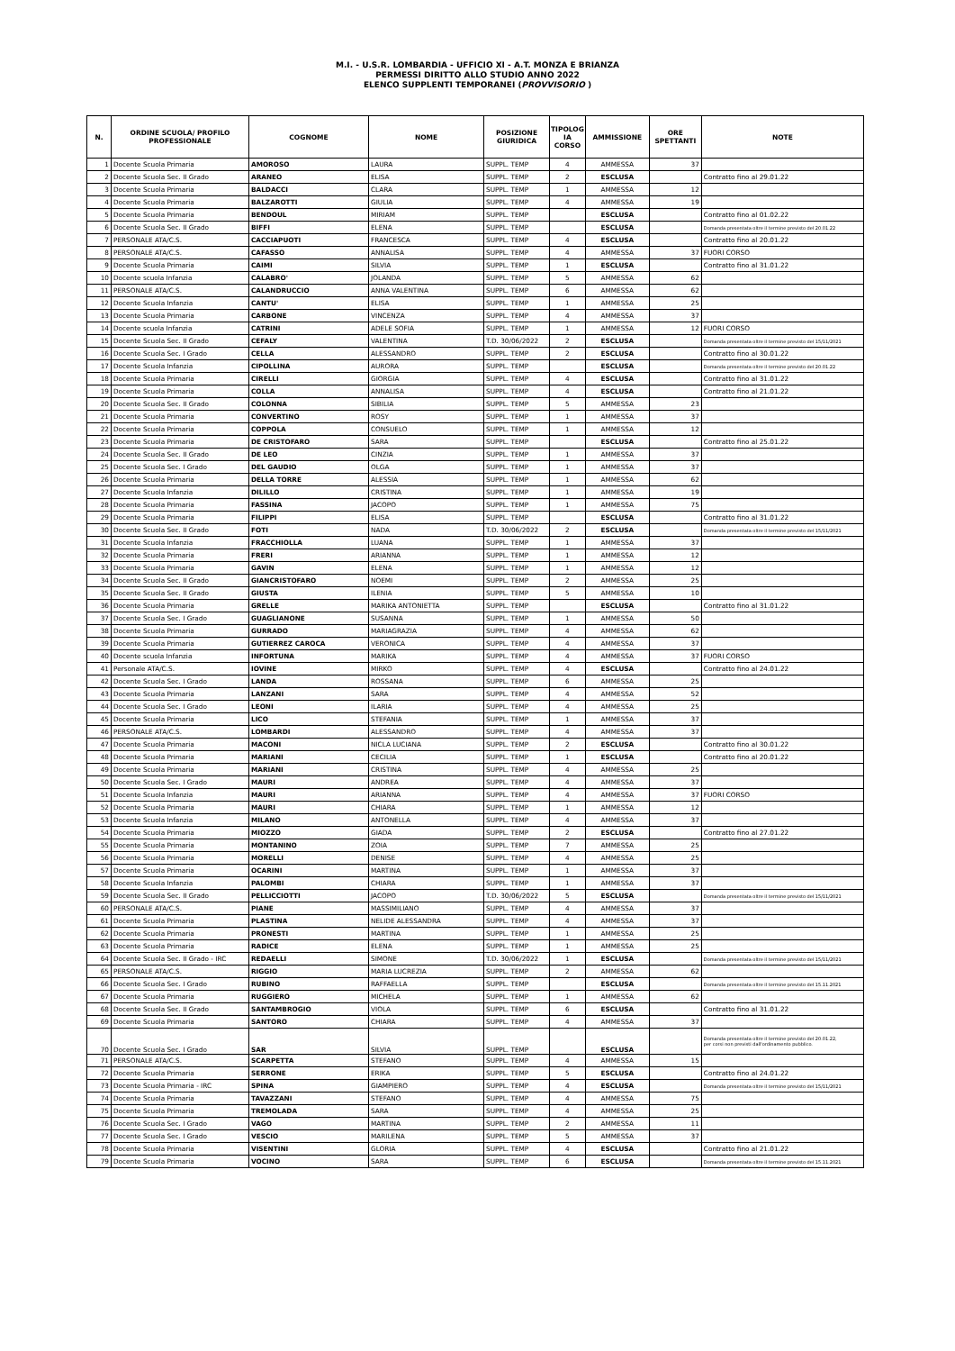M.I. - U.S.R. LOMBARDIA - UFFICIO XI - A.T. MONZA E BRIANZA
PERMESSI DIRITTO ALLO STUDIO ANNO 2022
ELENCO SUPPLENTI TEMPORANEI (PROVVISORIO )
| N. | ORDINE SCUOLA/ PROFILO PROFESSIONALE | COGNOME | NOME | POSIZIONE GIURIDICA | TIPOLOG IA CORSO | AMMISSIONE | ORE SPETTANTI | NOTE |
| --- | --- | --- | --- | --- | --- | --- | --- | --- |
| 1 | Docente Scuola Primaria | AMOROSO | LAURA | SUPPL. TEMP | 4 | AMMESSA | 37 | |
| 2 | Docente Scuola Sec. II Grado | ARANEO | ELISA | SUPPL. TEMP | 2 | ESCLUSA | | Contratto fino al 29.01.22 |
| 3 | Docente Scuola Primaria | BALDACCI | CLARA | SUPPL. TEMP | 1 | AMMESSA | 12 | |
| 4 | Docente Scuola Primaria | BALZAROTTI | GIULIA | SUPPL. TEMP | 4 | AMMESSA | 19 | |
| 5 | Docente Scuola Primaria | BENDOUL | MIRIAM | SUPPL. TEMP | | ESCLUSA | | Contratto fino al 01.02.22 |
| 6 | Docente Scuola Sec. II Grado | BIFFI | ELENA | SUPPL. TEMP | | ESCLUSA | | Domanda presentata oltre il termine previsto del 20.01.22 |
| 7 | PERSONALE ATA/C.S. | CACCIAPUOTI | FRANCESCA | SUPPL. TEMP | 4 | ESCLUSA | | Contratto fino al 20.01.22 |
| 8 | PERSONALE ATA/C.S. | CAFASSO | ANNALISA | SUPPL. TEMP | 4 | AMMESSA | 37 | FUORI CORSO |
| 9 | Docente Scuola Primaria | CAIMI | SILVIA | SUPPL. TEMP | 1 | ESCLUSA | | Contratto fino al 31.01.22 |
| 10 | Docente scuola Infanzia | CALABRO' | JOLANDA | SUPPL. TEMP | 5 | AMMESSA | 62 | |
| 11 | PERSONALE ATA/C.S. | CALANDRUCCIO | ANNA VALENTINA | SUPPL. TEMP | 6 | AMMESSA | 62 | |
| 12 | Docente Scuola Infanzia | CANTU' | ELISA | SUPPL. TEMP | 1 | AMMESSA | 25 | |
| 13 | Docente Scuola Primaria | CARBONE | VINCENZA | SUPPL. TEMP | 4 | AMMESSA | 37 | |
| 14 | Docente scuola Infanzia | CATRINI | ADELE SOFIA | SUPPL. TEMP | 1 | AMMESSA | 12 | FUORI CORSO |
| 15 | Docente Scuola Sec. II Grado | CEFALY | VALENTINA | T.D. 30/06/2022 | 2 | ESCLUSA | | Domanda presentata oltre il termine previsto del 15/11/2021 |
| 16 | Docente Scuola Sec. I Grado | CELLA | ALESSANDRO | SUPPL. TEMP | 2 | ESCLUSA | | Contratto fino al 30.01.22 |
| 17 | Docente Scuola Infanzia | CIPOLLINA | AURORA | SUPPL. TEMP | | ESCLUSA | | Domanda presentata oltre il termine previsto del 20.01.22 |
| 18 | Docente Scuola Primaria | CIRELLI | GIORGIA | SUPPL. TEMP | 4 | ESCLUSA | | Contratto fino al 31.01.22 |
| 19 | Docente Scuola Primaria | COLLA | ANNALISA | SUPPL. TEMP | 4 | ESCLUSA | | Contratto fino al 21.01.22 |
| 20 | Docente Scuola Sec. II Grado | COLONNA | SIBILIA | SUPPL. TEMP | 5 | AMMESSA | 23 | |
| 21 | Docente Scuola Primaria | CONVERTINO | ROSY | SUPPL. TEMP | 1 | AMMESSA | 37 | |
| 22 | Docente Scuola Primaria | COPPOLA | CONSUELO | SUPPL. TEMP | 1 | AMMESSA | 12 | |
| 23 | Docente Scuola Primaria | DE CRISTOFARO | SARA | SUPPL. TEMP | | ESCLUSA | | Contratto fino al 25.01.22 |
| 24 | Docente Scuola Sec. II Grado | DE LEO | CINZIA | SUPPL. TEMP | 1 | AMMESSA | 37 | |
| 25 | Docente Scuola Sec. I Grado | DEL GAUDIO | OLGA | SUPPL. TEMP | 1 | AMMESSA | 37 | |
| 26 | Docente Scuola Primaria | DELLA TORRE | ALESSIA | SUPPL. TEMP | 1 | AMMESSA | 62 | |
| 27 | Docente Scuola Infanzia | DILILLO | CRISTINA | SUPPL. TEMP | 1 | AMMESSA | 19 | |
| 28 | Docente Scuola Primaria | FASSINA | JACOPO | SUPPL. TEMP | 1 | AMMESSA | 75 | |
| 29 | Docente Scuola Primaria | FILIPPI | ELISA | SUPPL. TEMP | | ESCLUSA | | Contratto fino al 31.01.22 |
| 30 | Docente Scuola Sec. II Grado | FOTI | NADA | T.D. 30/06/2022 | 2 | ESCLUSA | | Domanda presentata oltre il termine previsto del 15/11/2021 |
| 31 | Docente Scuola Infanzia | FRACCHIOLLA | LUANA | SUPPL. TEMP | 1 | AMMESSA | 37 | |
| 32 | Docente Scuola Primaria | FRERI | ARIANNA | SUPPL. TEMP | 1 | AMMESSA | 12 | |
| 33 | Docente Scuola Primaria | GAVIN | ELENA | SUPPL. TEMP | 1 | AMMESSA | 12 | |
| 34 | Docente Scuola Sec. II Grado | GIANCRISTOFARO | NOEMI | SUPPL. TEMP | 2 | AMMESSA | 25 | |
| 35 | Docente Scuola Sec. II Grado | GIUSTA | ILENIA | SUPPL. TEMP | 5 | AMMESSA | 10 | |
| 36 | Docente Scuola Primaria | GRELLE | MARIKA ANTONIETTA | SUPPL. TEMP | | ESCLUSA | | Contratto fino al 31.01.22 |
| 37 | Docente Scuola Sec. I Grado | GUAGLIANONE | SUSANNA | SUPPL. TEMP | 1 | AMMESSA | 50 | |
| 38 | Docente Scuola Primaria | GURRADO | MARIAGRAZIA | SUPPL. TEMP | 4 | AMMESSA | 62 | |
| 39 | Docente Scuola Primaria | GUTIERREZ CAROCA | VERONICA | SUPPL. TEMP | 4 | AMMESSA | 37 | |
| 40 | Docente scuola Infanzia | INFORTUNA | MARIKA | SUPPL. TEMP | 4 | AMMESSA | 37 | FUORI CORSO |
| 41 | Personale ATA/C.S. | IOVINE | MIRKO | SUPPL. TEMP | 4 | ESCLUSA | | Contratto fino al 24.01.22 |
| 42 | Docente Scuola Sec. I Grado | LANDA | ROSSANA | SUPPL. TEMP | 6 | AMMESSA | 25 | |
| 43 | Docente Scuola Primaria | LANZANI | SARA | SUPPL. TEMP | 4 | AMMESSA | 52 | |
| 44 | Docente Scuola Sec. I Grado | LEONI | ILARIA | SUPPL. TEMP | 4 | AMMESSA | 25 | |
| 45 | Docente Scuola Primaria | LICO | STEFANIA | SUPPL. TEMP | 1 | AMMESSA | 37 | |
| 46 | PERSONALE ATA/C.S. | LOMBARDI | ALESSANDRO | SUPPL. TEMP | 4 | AMMESSA | 37 | |
| 47 | Docente Scuola Primaria | MACONI | NICLA LUCIANA | SUPPL. TEMP | 2 | ESCLUSA | | Contratto fino al 30.01.22 |
| 48 | Docente Scuola Primaria | MARIANI | CECILIA | SUPPL. TEMP | 1 | ESCLUSA | | Contratto fino al 20.01.22 |
| 49 | Docente Scuola Primaria | MARIANI | CRISTINA | SUPPL. TEMP | 4 | AMMESSA | 25 | |
| 50 | Docente Scuola Sec. I Grado | MAURI | ANDREA | SUPPL. TEMP | 4 | AMMESSA | 37 | |
| 51 | Docente Scuola Infanzia | MAURI | ARIANNA | SUPPL. TEMP | 4 | AMMESSA | 37 | FUORI CORSO |
| 52 | Docente Scuola Primaria | MAURI | CHIARA | SUPPL. TEMP | 1 | AMMESSA | 12 | |
| 53 | Docente Scuola Infanzia | MILANO | ANTONELLA | SUPPL. TEMP | 4 | AMMESSA | 37 | |
| 54 | Docente Scuola Primaria | MIOZZO | GIADA | SUPPL. TEMP | 2 | ESCLUSA | | Contratto fino al 27.01.22 |
| 55 | Docente Scuola Primaria | MONTANINO | ZOIA | SUPPL. TEMP | 7 | AMMESSA | 25 | |
| 56 | Docente Scuola Primaria | MORELLI | DENISE | SUPPL. TEMP | 4 | AMMESSA | 25 | |
| 57 | Docente Scuola Primaria | OCARINI | MARTINA | SUPPL. TEMP | 1 | AMMESSA | 37 | |
| 58 | Docente Scuola Infanzia | PALOMBI | CHIARA | SUPPL. TEMP | 1 | AMMESSA | 37 | |
| 59 | Docente Scuola Sec. II Grado | PELLICCIOTTI | JACOPO | T.D. 30/06/2022 | 5 | ESCLUSA | | Domanda presentata oltre il termine previsto del 15/11/2021 |
| 60 | PERSONALE ATA/C.S. | PIANE | MASSIMILIANO | SUPPL. TEMP | 4 | AMMESSA | 37 | |
| 61 | Docente Scuola Primaria | PLASTINA | NELIDE ALESSANDRA | SUPPL. TEMP | 4 | AMMESSA | 37 | |
| 62 | Docente Scuola Primaria | PRONESTI | MARTINA | SUPPL. TEMP | 1 | AMMESSA | 25 | |
| 63 | Docente Scuola Primaria | RADICE | ELENA | SUPPL. TEMP | 1 | AMMESSA | 25 | |
| 64 | Docente Scuola Sec. II Grado - IRC | REDAELLI | SIMONE | T.D. 30/06/2022 | 1 | ESCLUSA | | Domanda presentata oltre il termine previsto del 15/11/2021 |
| 65 | PERSONALE ATA/C.S. | RIGGIO | MARIA LUCREZIA | SUPPL. TEMP | 2 | AMMESSA | 62 | |
| 66 | Docente Scuola Sec. I Grado | RUBINO | RAFFAELLA | SUPPL. TEMP | | ESCLUSA | | Domanda presentata oltre il termine previsto del 15.11.2021 |
| 67 | Docente Scuola Primaria | RUGGIERO | MICHELA | SUPPL. TEMP | 1 | AMMESSA | 62 | |
| 68 | Docente Scuola Sec. II Grado | SANTAMBROGIO | VIOLA | SUPPL. TEMP | 6 | ESCLUSA | | Contratto fino al 31.01.22 |
| 69 | Docente Scuola Primaria | SANTORO | CHIARA | SUPPL. TEMP | 4 | AMMESSA | 37 | |
| 70 | Docente Scuola Sec. I Grado | SAR | SILVIA | SUPPL. TEMP | | ESCLUSA | | Domanda presentata oltre il termine previsto del 20.01.22, per corsi non previsti dall'ordinamento pubblico. |
| 71 | PERSONALE ATA/C.S. | SCARPETTA | STEFANO | SUPPL. TEMP | 4 | AMMESSA | 15 | |
| 72 | Docente Scuola Primaria | SERRONE | ERIKA | SUPPL. TEMP | 5 | ESCLUSA | | Contratto fino al 24.01.22 |
| 73 | Docente Scuola Primaria - IRC | SPINA | GIAMPIERO | SUPPL. TEMP | 4 | ESCLUSA | | Domanda presentata oltre il termine previsto del 15/11/2021 |
| 74 | Docente Scuola Primaria | TAVAZZANI | STEFANO | SUPPL. TEMP | 4 | AMMESSA | 75 | |
| 75 | Docente Scuola Primaria | TREMOLADA | SARA | SUPPL. TEMP | 4 | AMMESSA | 25 | |
| 76 | Docente Scuola Sec. I Grado | VAGO | MARTINA | SUPPL. TEMP | 2 | AMMESSA | 11 | |
| 77 | Docente Scuola Sec. I Grado | VESCIO | MARILENA | SUPPL. TEMP | 5 | AMMESSA | 37 | |
| 78 | Docente Scuola Primaria | VISENTINI | GLORIA | SUPPL. TEMP | 4 | ESCLUSA | | Contratto fino al 21.01.22 |
| 79 | Docente Scuola Primaria | VOCINO | SARA | SUPPL. TEMP | 6 | ESCLUSA | | Domanda presentata oltre il termine previsto del 15.11.2021 |